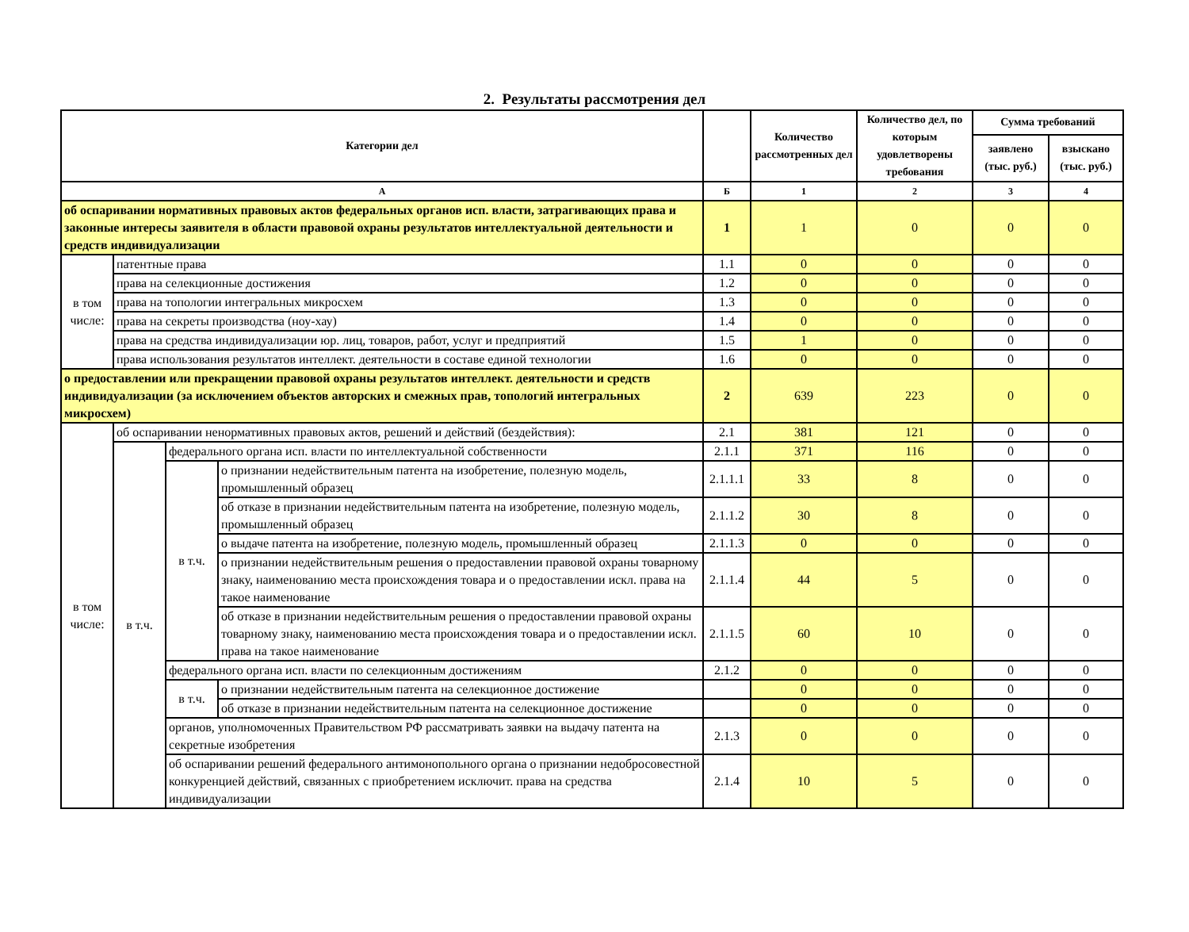2. Результаты рассмотрения дел
| Категории дел | | | | | Количество рассмотренных дел | Количество дел, по которым удовлетворены требования | Сумма требований | |
| --- | --- | --- | --- | --- | --- | --- | --- | --- |
| | | | | | | | заявлено (тыс. руб.) | взыскано (тыс. руб.) |
| А | | | | Б | 1 | 2 | 3 | 4 |
| об оспаривании нормативных правовых актов федеральных органов исп. власти, затрагивающих права и законные интересы заявителя в области правовой охраны результатов интеллектуальной деятельности и средств индивидуализации | | | | 1 | 1 | 0 | 0 | 0 |
| в том числе: | патентные права | | | 1.1 | 0 | 0 | 0 | 0 |
| | права на селекционные достижения | | | 1.2 | 0 | 0 | 0 | 0 |
| | права на топологии интегральных микросхем | | | 1.3 | 0 | 0 | 0 | 0 |
| | права на секреты производства (ноу-хау) | | | 1.4 | 0 | 0 | 0 | 0 |
| | права на средства индивидуализации юр. лиц, товаров, работ, услуг и предприятий | | | 1.5 | 1 | 0 | 0 | 0 |
| | права использования результатов интеллект. деятельности в составе единой технологии | | | 1.6 | 0 | 0 | 0 | 0 |
| о предоставлении или прекращении правовой охраны результатов интеллект. деятельности и средств индивидуализации (за исключением объектов авторских и смежных прав, топологий интегральных микросхем) | | | | 2 | 639 | 223 | 0 | 0 |
| в том числе: | об оспаривании ненормативных правовых актов, решений и действий (бездействия): | | | 2.1 | 381 | 121 | 0 | 0 |
| | в т.ч. | федерального органа исп. власти по интеллектуальной собственности | | 2.1.1 | 371 | 116 | 0 | 0 |
| | | в т.ч. | о признании недействительным патента на изобретение, полезную модель, промышленный образец | 2.1.1.1 | 33 | 8 | 0 | 0 |
| | | | об отказе в признании недействительным патента на изобретение, полезную модель, промышленный образец | 2.1.1.2 | 30 | 8 | 0 | 0 |
| | | | о выдаче патента на изобретение, полезную модель, промышленный образец | 2.1.1.3 | 0 | 0 | 0 | 0 |
| | | | о признании недействительным решения о предоставлении правовой охраны товарному знаку, наименованию места происхождения товара и о предоставлении искл. права на такое наименование | 2.1.1.4 | 44 | 5 | 0 | 0 |
| | | | об отказе в признании недействительным решения о предоставлении правовой охраны товарному знаку, наименованию места происхождения товара и о предоставлении искл. права на такое наименование | 2.1.1.5 | 60 | 10 | 0 | 0 |
| | | федерального органа исп. власти по селекционным достижениям | | 2.1.2 | 0 | 0 | 0 | 0 |
| | | в т.ч. | о признании недействительным патента на селекционное достижение | | 0 | 0 | 0 | 0 |
| | | | об отказе в признании недействительным патента на селекционное достижение | | 0 | 0 | 0 | 0 |
| | | органов, уполномоченных Правительством РФ рассматривать заявки на выдачу патента на секретные изобретения | | 2.1.3 | 0 | 0 | 0 | 0 |
| | | об оспаривании решений федерального антимонопольного органа о признании недобросовестной конкуренцией действий, связанных с приобретением исключит. права на средства индивидуализации | | 2.1.4 | 10 | 5 | 0 | 0 |